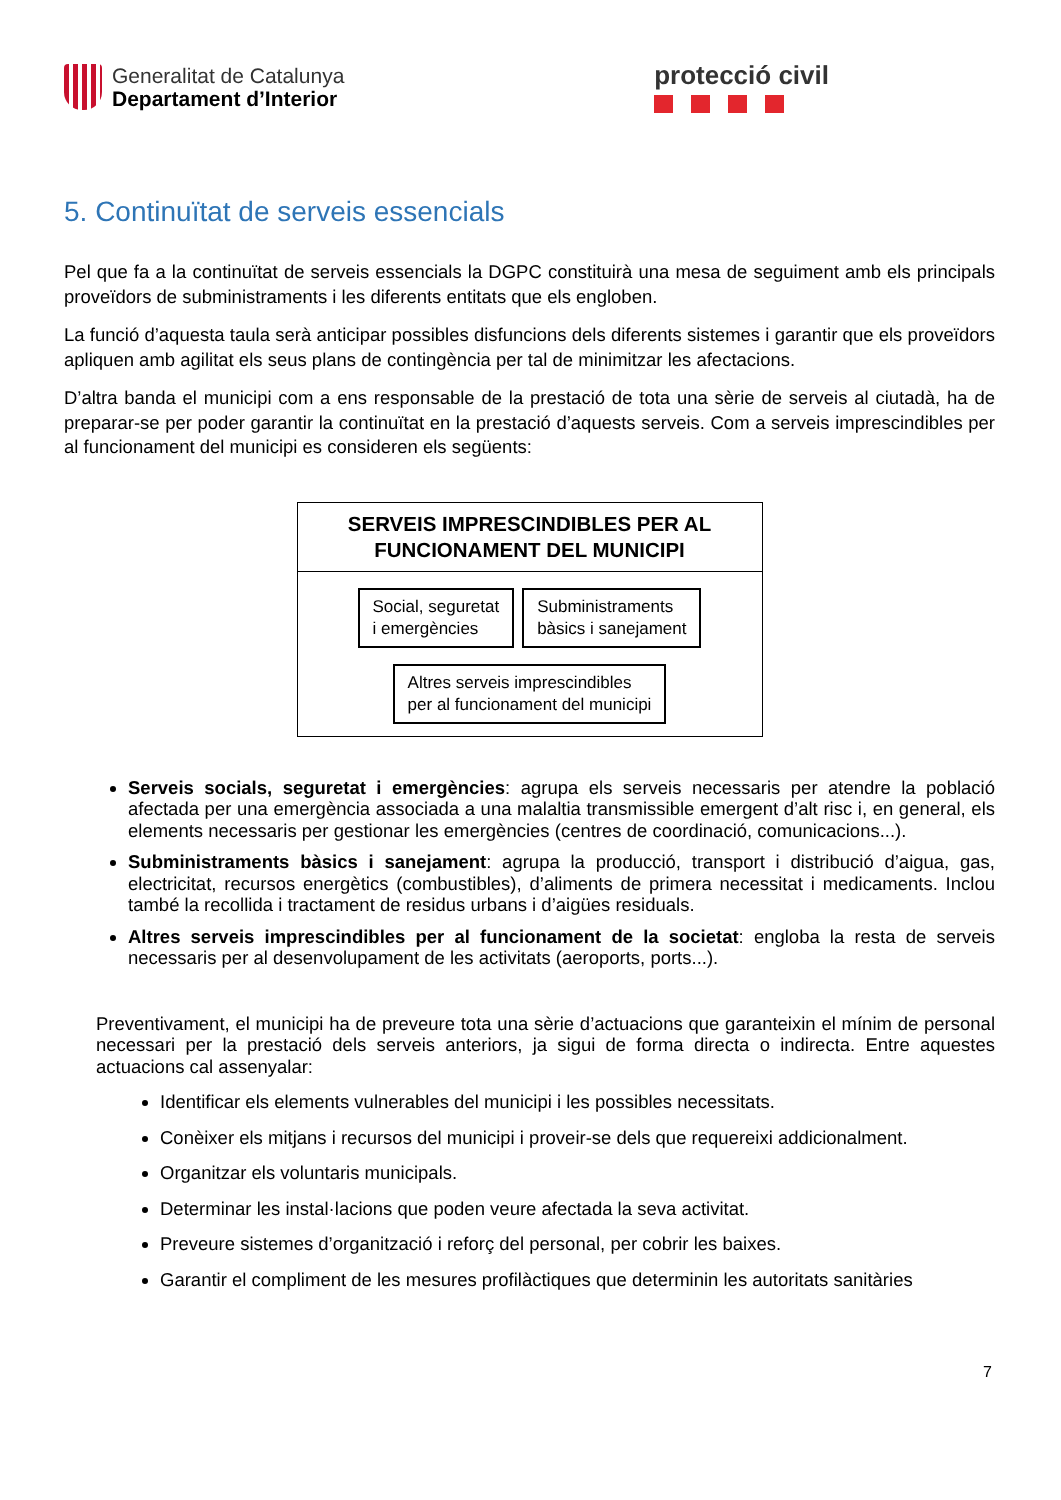Generalitat de Catalunya
Departament d’Interior
protecció civil
5. Continuïtat de serveis essencials
Pel que fa a la continuïtat de serveis essencials la DGPC constituirà una mesa de seguiment amb els principals proveïdors de subministraments i les diferents entitats que els engloben.
La funció d’aquesta taula serà anticipar possibles disfuncions dels diferents sistemes i garantir que els proveïdors apliquen amb agilitat els seus plans de contingència per tal de minimitzar les afectacions.
D’altra banda el municipi com a ens responsable de la prestació de tota una sèrie de serveis al ciutadà, ha de preparar-se per poder garantir la continuïtat en la prestació d’aquests serveis. Com a serveis imprescindibles per al funcionament del municipi es consideren els següents:
SERVEIS IMPRESCINDIBLES PER AL
FUNCIONAMENT DEL MUNICIPI
Social, seguretat
i emergències
Subministraments
bàsics i sanejament
Altres serveis imprescindibles
per al funcionament del municipi
Serveis socials, seguretat i emergències: agrupa els serveis necessaris per atendre la població afectada per una emergència associada a una malaltia transmissible emergent d’alt risc i, en general, els elements necessaris per gestionar les emergències (centres de coordinació, comunicacions...).
Subministraments bàsics i sanejament: agrupa la producció, transport i distribució d’aigua, gas, electricitat, recursos energètics (combustibles), d’aliments de primera necessitat i medicaments. Inclou també la recollida i tractament de residus urbans i d’aigües residuals.
Altres serveis imprescindibles per al funcionament de la societat: engloba la resta de serveis necessaris per al desenvolupament de les activitats (aeroports, ports...).
Preventivament, el municipi ha de preveure tota una sèrie d’actuacions que garanteixin el mínim de personal necessari per la prestació dels serveis anteriors, ja sigui de forma directa o indirecta. Entre aquestes actuacions cal assenyalar:
Identificar els elements vulnerables del municipi i les possibles necessitats.
Conèixer els mitjans i recursos del municipi i proveir-se dels que requereixi addicionalment.
Organitzar els voluntaris municipals.
Determinar les instal·lacions que poden veure afectada la seva activitat.
Preveure sistemes d’organització i reforç del personal, per cobrir les baixes.
Garantir el compliment de les mesures profilàctiques que determinin les autoritats sanitàries
7